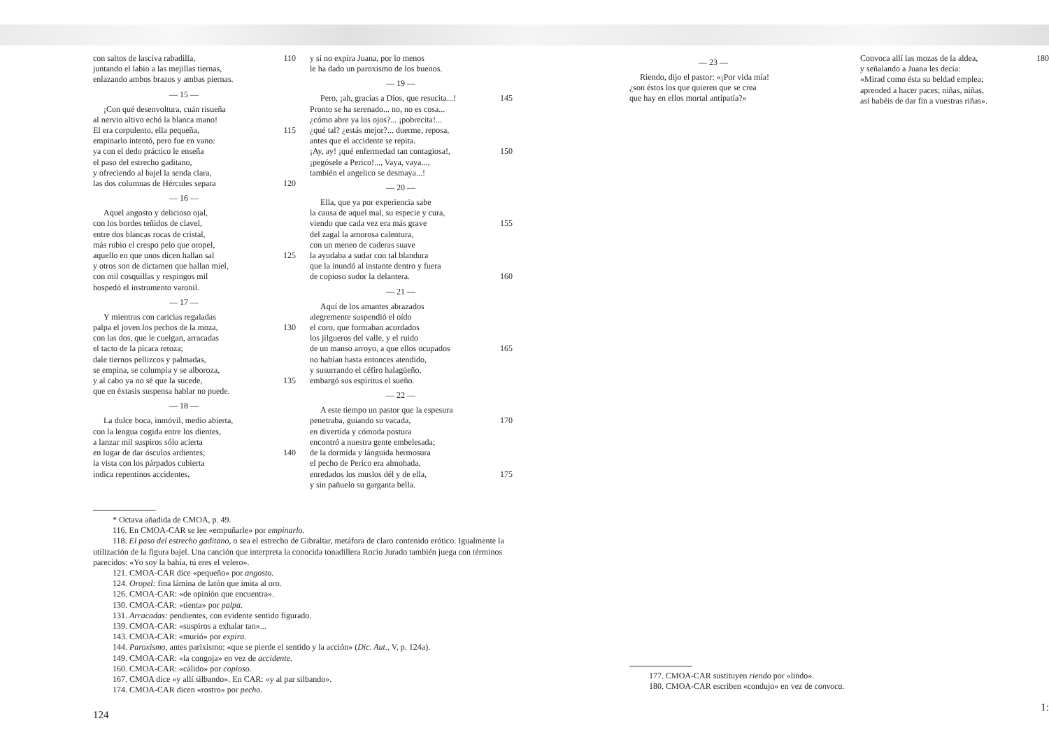con saltos de lasciva rabadilla, 110
juntando el labio a las mejillas tiernas,
enlazando ambos brazos y ambas piernas.
— 15 —
¡Con qué desenvoltura, cuán risueña
al nervio altivo echó la blanca mano!
El era corpulento, ella pequeña, 115
empinarlo intentó, pero fue en vano:
ya con el dedo práctico le enseña
el paso del estrecho gaditano,
y ofreciendo al bajel la senda clara,
las dos columnas de Hércules separa 120
— 16 —
Aquel angosto y delicioso ojal,
con los bordes teñidos de clavel,
entre dos blancas rocas de cristal,
más rubio el crespo pelo que oropel,
aquello en que unos dicen hallan sal 125
y otros son de dictamen que hallan miel,
con mil cosquillas y respingos mil
hospedó el instrumento varonil.
— 17 —
Y mientras con caricias regaladas
palpa el joven los pechos de la moza, 130
con las dos, que le cuelgan, arracadas
el tacto de la pícara retoza;
dale tiernos pellizcos y palmadas,
se empina, se columpia y se alboroza,
y al cabo ya no sé que la sucede, 135
que en éxtasis suspensa hablar no puede.
— 18 —
La dulce boca, inmóvil, medio abierta,
con la lengua cogida entre los dientes,
a lanzar mil suspiros sólo acierta
en lugar de dar ósculos ardientes; 140
la vista con los párpados cubierta
indica repentinos accidentes,
y si no expira Juana, por lo menos
le ha dado un paroxismo de los buenos.
— 19 —
Pero, ¡ah, gracias a Dios, que resucita...! 145
Pronto se ha serenado... no, no es cosa...
¿cómo abre ya los ojos?... ¡pobrecita!...
¿qué tal? ¿estás mejor?... duerme, reposa,
antes que el accidente se repita.
¡Ay, ay! ¡qué enfermedad tan contagiosa!, 150
¡pegósele a Perico!..., Vaya, vaya...,
también el angelico se desmaya...!
— 20 —
Ella, que ya por experiencia sabe
la causa de aquel mal, su especie y cura,
viendo que cada vez era más grave 155
del zagal la amorosa calentura,
con un meneo de caderas suave
la ayudaba a sudar con tal blandura
que la inundó al instante dentro y fuera
de copioso sudor la delantera. 160
— 21 —
Aquí de los amantes abrazados
alegremente suspendió el oído
el coro, que formaban acordados
los jilgueros del valle, y el ruido
de un manso arroyo, a que ellos ocupados 165
no habían hasta entonces atendido,
y susurrando el céfiro halagüeño,
embargó sus espíritus el sueño.
— 22 —
A este tiempo un pastor que la espesura
penetraba, guiando su vacada, 170
en divertida y cómoda postura
encontró a nuestra gente embelesada;
de la dormida y lánguida hermosura
el pecho de Perico era almohada,
enredados los muslos dél y de ella, 175
y sin pañuelo su garganta bella.
* Octava añadida de CMOA, p. 49.
116. En CMOA-CAR se lee «empuñarle» por empinarlo.
118. El paso del estrecho gaditano, o sea el estrecho de Gibraltar, metáfora de claro contenido erótico. Igualmente la utilización de la figura bajel. Una canción que interpreta la conocida tonadillera Rocío Jurado también juega con términos parecidos: «Yo soy la bahía, tú eres el velero».
121. CMOA-CAR dice «pequeño» por angosto.
124. Oropel: fina lámina de latón que imita al oro.
126. CMOA-CAR: «de opinión que encuentra».
130. CMOA-CAR: «tienta» por palpa.
131. Arracadas: pendientes, con evidente sentido figurado.
139. CMOA-CAR: «suspiros a exhalar tan»...
143. CMOA-CAR: «murió» por expira.
144. Paroxismo, antes parixismo: «que se pierde el sentido y la acción» (Dic. Aut., V, p. 124a).
149. CMOA-CAR: «la congoja» en vez de accidente.
160. CMOA-CAR: «cálido» por copioso.
167. CMOA dice «y allí silbando». En CAR: «y al par silbando».
174. CMOA-CAR dicen «rostro» por pecho.
124
— 23 —
Riendo, dijo el pastor: «¡Por vida mía!
¿son éstos los que quieren que se crea
que hay en ellos mortal antipatía?»
Convoca allí las mozas de la aldea, 180
y señalando a Juana les decía:
«Mirad como ésta su beldad emplea;
aprended a hacer paces; niñas, niñas,
así habéis de dar fin a vuestras riñas».
177. CMOA-CAR sustituyen riendo por «lindo».
180. CMOA-CAR escriben «condujo» en vez de convoca.
1: